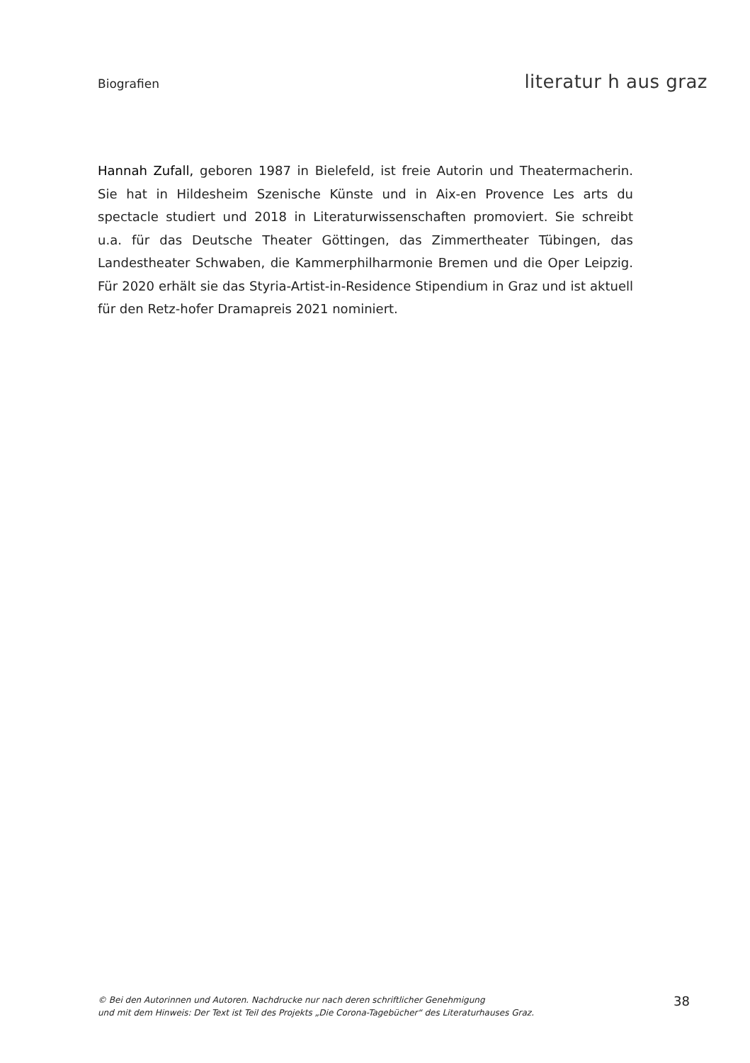Biografien literatur h aus graz
Hannah Zufall, geboren 1987 in Bielefeld, ist freie Autorin und Theatermacherin. Sie hat in Hildesheim Szenische Künste und in Aix-en Provence Les arts du spectacle studiert und 2018 in Literaturwissenschaften promoviert. Sie schreibt u.a. für das Deutsche Theater Göttingen, das Zimmertheater Tübingen, das Landestheater Schwaben, die Kammerphilharmonie Bremen und die Oper Leipzig. Für 2020 erhält sie das Styria-Artist-in-Residence Stipendium in Graz und ist aktuell für den Retz-hofer Dramapreis 2021 nominiert.
© Bei den Autorinnen und Autoren. Nachdrucke nur nach deren schriftlicher Genehmigung
und mit dem Hinweis: Der Text ist Teil des Projekts „Die Corona-Tagebücher“ des Literaturhauses Graz.
38